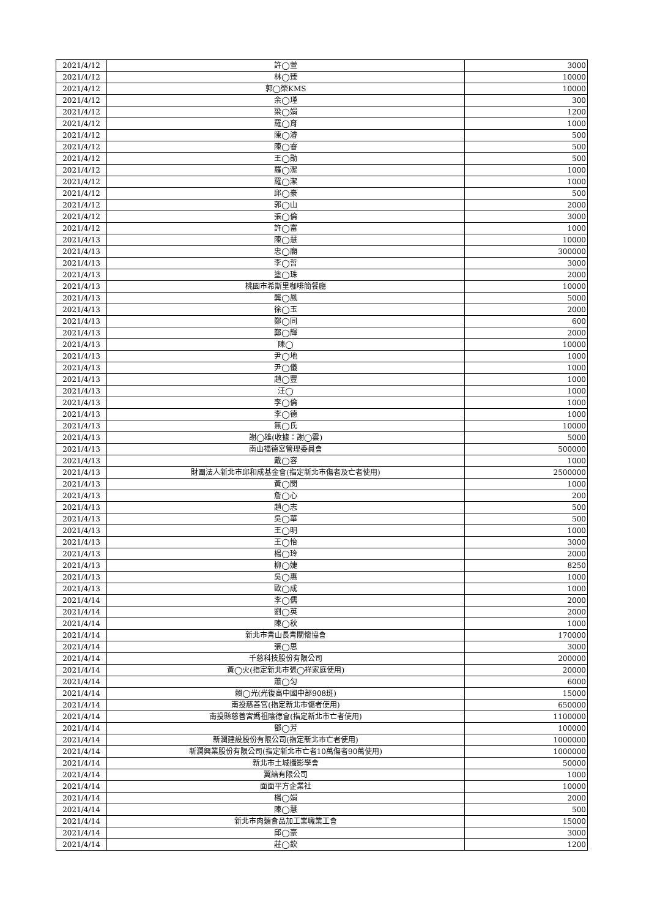| 2021/4/12 | 許◯萱 | 3000 |
| 2021/4/12 | 林◯臻 | 10000 |
| 2021/4/12 | 郭◯榮KMS | 10000 |
| 2021/4/12 | 余◯瑾 | 300 |
| 2021/4/12 | 梁◯娟 | 1200 |
| 2021/4/12 | 羅◯育 | 1000 |
| 2021/4/12 | 陳◯濬 | 500 |
| 2021/4/12 | 陳◯睿 | 500 |
| 2021/4/12 | 王◯勛 | 500 |
| 2021/4/12 | 羅◯潔 | 1000 |
| 2021/4/12 | 羅◯潔 | 1000 |
| 2021/4/12 | 邱◯豪 | 500 |
| 2021/4/12 | 郭◯山 | 2000 |
| 2021/4/12 | 張◯倫 | 3000 |
| 2021/4/12 | 許◯富 | 1000 |
| 2021/4/13 | 陳◯慧 | 10000 |
| 2021/4/13 | 忠◯廟 | 300000 |
| 2021/4/13 | 李◯哲 | 3000 |
| 2021/4/13 | 塗◯珠 | 2000 |
| 2021/4/13 | 桃園市希斯里咖啡簡餐廳 | 10000 |
| 2021/4/13 | 龔◯鳳 | 5000 |
| 2021/4/13 | 徐◯玉 | 2000 |
| 2021/4/13 | 鄭◯同 | 600 |
| 2021/4/13 | 鄭◯輝 | 2000 |
| 2021/4/13 | 陳◯ | 10000 |
| 2021/4/13 | 尹◯地 | 1000 |
| 2021/4/13 | 尹◯儀 | 1000 |
| 2021/4/13 | 趙◯豐 | 1000 |
| 2021/4/13 | 汪◯ | 1000 |
| 2021/4/13 | 李◯倫 | 1000 |
| 2021/4/13 | 李◯德 | 1000 |
| 2021/4/13 | 無◯氏 | 10000 |
| 2021/4/13 | 謝◯雄(收據：謝◯雲) | 5000 |
| 2021/4/13 | 南山福德宮管理委員會 | 500000 |
| 2021/4/13 | 戴◯容 | 1000 |
| 2021/4/13 | 財團法人新北市邱和成基金會(指定新北市傷者及亡者使用) | 2500000 |
| 2021/4/13 | 黃◯閔 | 1000 |
| 2021/4/13 | 詹◯心 | 200 |
| 2021/4/13 | 趙◯志 | 500 |
| 2021/4/13 | 吳◯華 | 500 |
| 2021/4/13 | 王◯明 | 1000 |
| 2021/4/13 | 王◯怡 | 3000 |
| 2021/4/13 | 楊◯玲 | 2000 |
| 2021/4/13 | 柳◯婕 | 8250 |
| 2021/4/13 | 吳◯惠 | 1000 |
| 2021/4/13 | 歐◯成 | 1000 |
| 2021/4/14 | 李◯儒 | 2000 |
| 2021/4/14 | 劉◯英 | 2000 |
| 2021/4/14 | 陳◯秋 | 1000 |
| 2021/4/14 | 新北市青山長青關懷協會 | 170000 |
| 2021/4/14 | 張◯思 | 3000 |
| 2021/4/14 | 千慈科技股份有限公司 | 200000 |
| 2021/4/14 | 黃◯火(指定新北市張◯祥家庭使用) | 20000 |
| 2021/4/14 | 蕭◯匀 | 6000 |
| 2021/4/14 | 賴◯光(光復高中國中部908班) | 15000 |
| 2021/4/14 | 南投慈善宮(指定新北市傷者使用) | 650000 |
| 2021/4/14 | 南投縣慈善宮媽祖陰德會(指定新北市亡者使用) | 1100000 |
| 2021/4/14 | 鄧◯芳 | 100000 |
| 2021/4/14 | 新潤建設股份有限公司(指定新北市亡者使用) | 1000000 |
| 2021/4/14 | 新潤興業股份有限公司(指定新北市亡者10萬傷者90萬使用) | 1000000 |
| 2021/4/14 | 新北市土城攝影學會 | 50000 |
| 2021/4/14 | 翼諳有限公司 | 1000 |
| 2021/4/14 | 面面平方企業社 | 10000 |
| 2021/4/14 | 楊◯娟 | 2000 |
| 2021/4/14 | 陳◯慧 | 500 |
| 2021/4/14 | 新北市肉類食品加工業職業工會 | 15000 |
| 2021/4/14 | 邱◯豪 | 3000 |
| 2021/4/14 | 莊◯欽 | 1200 |